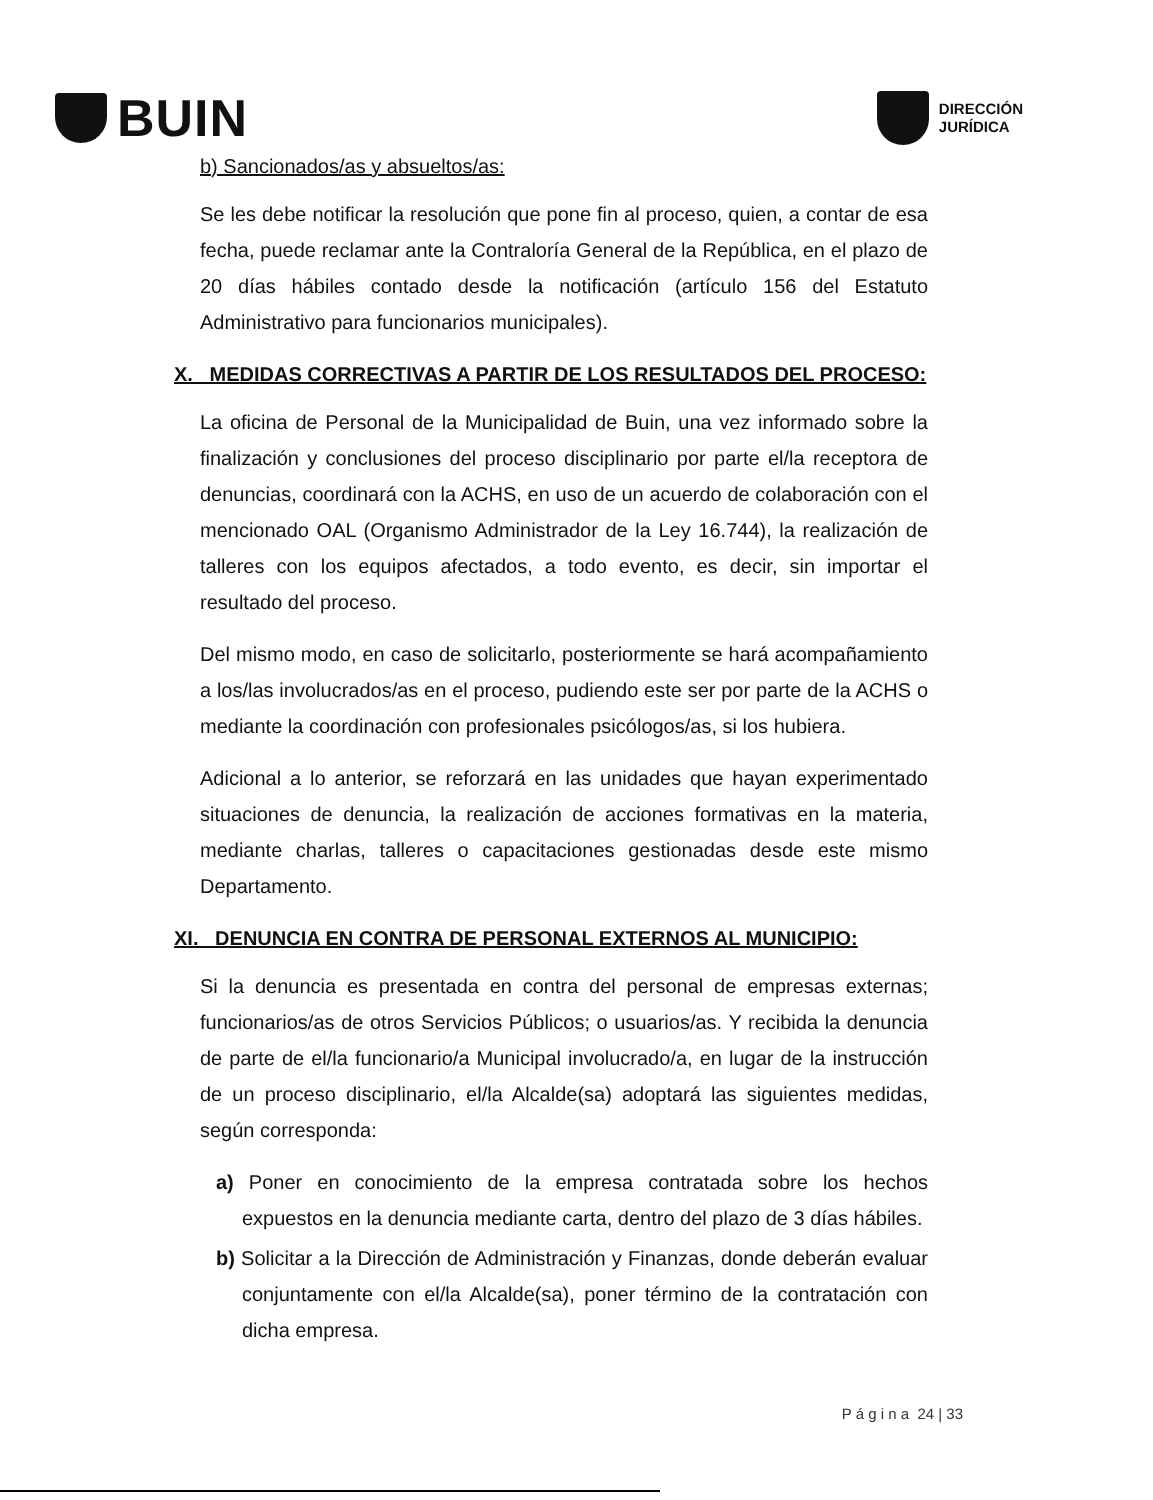BUIN
DIRECCIÓN
JURÍDICA
b) Sancionados/as y absueltos/as:
Se les debe notificar la resolución que pone fin al proceso, quien, a contar de esa fecha, puede reclamar ante la Contraloría General de la República, en el plazo de 20 días hábiles contado desde la notificación (artículo 156 del Estatuto Administrativo para funcionarios municipales).
X. MEDIDAS CORRECTIVAS A PARTIR DE LOS RESULTADOS DEL PROCESO:
La oficina de Personal de la Municipalidad de Buin, una vez informado sobre la finalización y conclusiones del proceso disciplinario por parte el/la receptora de denuncias, coordinará con la ACHS, en uso de un acuerdo de colaboración con el mencionado OAL (Organismo Administrador de la Ley 16.744), la realización de talleres con los equipos afectados, a todo evento, es decir, sin importar el resultado del proceso.
Del mismo modo, en caso de solicitarlo, posteriormente se hará acompañamiento a los/las involucrados/as en el proceso, pudiendo este ser por parte de la ACHS o mediante la coordinación con profesionales psicólogos/as, si los hubiera.
Adicional a lo anterior, se reforzará en las unidades que hayan experimentado situaciones de denuncia, la realización de acciones formativas en la materia, mediante charlas, talleres o capacitaciones gestionadas desde este mismo Departamento.
XI. DENUNCIA EN CONTRA DE PERSONAL EXTERNOS AL MUNICIPIO:
Si la denuncia es presentada en contra del personal de empresas externas; funcionarios/as de otros Servicios Públicos; o usuarios/as. Y recibida la denuncia de parte de el/la funcionario/a Municipal involucrado/a, en lugar de la instrucción de un proceso disciplinario, el/la Alcalde(sa) adoptará las siguientes medidas, según corresponda:
a) Poner en conocimiento de la empresa contratada sobre los hechos expuestos en la denuncia mediante carta, dentro del plazo de 3 días hábiles.
b) Solicitar a la Dirección de Administración y Finanzas, donde deberán evaluar conjuntamente con el/la Alcalde(sa), poner término de la contratación con dicha empresa.
P á g i n a 24 | 33